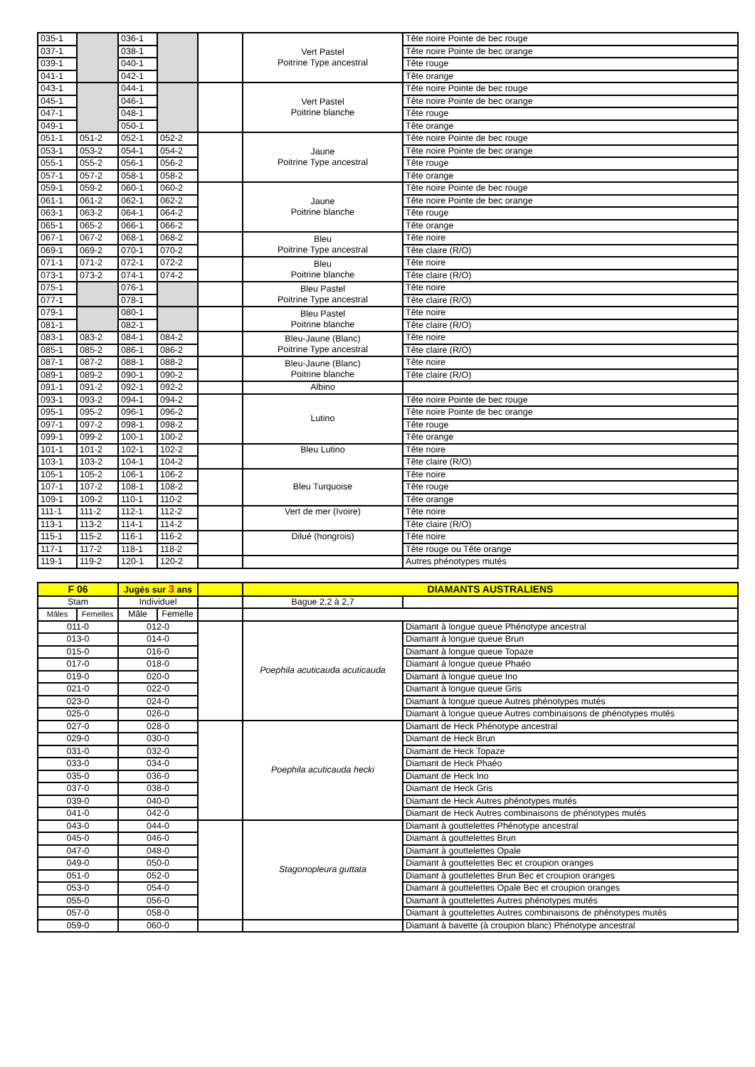| 035-1 | | 036-1 | | | Vert Pastel Poitrine Type ancestral | Tête noire Pointe de bec rouge |
| 037-1 | | 038-1 | | | | Tête noire Pointe de bec orange |
| 039-1 | | 040-1 | | | | Tête rouge |
| 041-1 | | 042-1 | | | | Tête orange |
| 043-1 | | 044-1 | | | Vert Pastel Poitrine blanche | Tête noire Pointe de bec rouge |
| 045-1 | | 046-1 | | | | Tête noire Pointe de bec orange |
| 047-1 | | 048-1 | | | | Tête rouge |
| 049-1 | | 050-1 | | | | Tête orange |
| 051-1 | 051-2 | 052-1 | 052-2 | | Jaune Poitrine Type ancestral | Tête noire Pointe de bec rouge |
| 053-1 | 053-2 | 054-1 | 054-2 | | | Tête noire Pointe de bec orange |
| 055-1 | 055-2 | 056-1 | 056-2 | | | Tête rouge |
| 057-1 | 057-2 | 058-1 | 058-2 | | | Tête orange |
| 059-1 | 059-2 | 060-1 | 060-2 | | Jaune Poitrine blanche | Tête noire Pointe de bec rouge |
| 061-1 | 061-2 | 062-1 | 062-2 | | | Tête noire Pointe de bec orange |
| 063-1 | 063-2 | 064-1 | 064-2 | | | Tête rouge |
| 065-1 | 065-2 | 066-1 | 066-2 | | | Tête orange |
| 067-1 | 067-2 | 068-1 | 068-2 | | Bleu Poitrine Type ancestral | Tête noire |
| 069-1 | 069-2 | 070-1 | 070-2 | | | Tête claire (R/O) |
| 071-1 | 071-2 | 072-1 | 072-2 | | Bleu Poitrine blanche | Tête noire |
| 073-1 | 073-2 | 074-1 | 074-2 | | | Tête claire (R/O) |
| 075-1 | | 076-1 | | | Bleu Pastel Poitrine Type ancestral | Tête noire |
| 077-1 | | 078-1 | | | | Tête claire (R/O) |
| 079-1 | | 080-1 | | | Bleu Pastel Poitrine blanche | Tête noire |
| 081-1 | | 082-1 | | | | Tête claire (R/O) |
| 083-1 | 083-2 | 084-1 | 084-2 | | Bleu-Jaune (Blanc) Poitrine Type ancestral | Tête noire |
| 085-1 | 085-2 | 086-1 | 086-2 | | | Tête claire (R/O) |
| 087-1 | 087-2 | 088-1 | 088-2 | | Bleu-Jaune (Blanc) Poitrine blanche | Tête noire |
| 089-1 | 089-2 | 090-1 | 090-2 | | | Tête claire (R/O) |
| 091-1 | 091-2 | 092-1 | 092-2 | | Albino | |
| 093-1 | 093-2 | 094-1 | 094-2 | | Lutino | Tête noire Pointe de bec rouge |
| 095-1 | 095-2 | 096-1 | 096-2 | | | Tête noire Pointe de bec orange |
| 097-1 | 097-2 | 098-1 | 098-2 | | | Tête rouge |
| 099-1 | 099-2 | 100-1 | 100-2 | | | Tête orange |
| 101-1 | 101-2 | 102-1 | 102-2 | | Bleu Lutino | Tête noire |
| 103-1 | 103-2 | 104-1 | 104-2 | | | Tête claire (R/O) |
| 105-1 | 105-2 | 106-1 | 106-2 | | Bleu Turquoise | Tête noire |
| 107-1 | 107-2 | 108-1 | 108-2 | | | Tête rouge |
| 109-1 | 109-2 | 110-1 | 110-2 | | | Tête orange |
| 111-1 | 111-2 | 112-1 | 112-2 | | Vert de mer (Ivoire) | Tête noire |
| 113-1 | 113-2 | 114-1 | 114-2 | | | Tête claire (R/O) |
| 115-1 | 115-2 | 116-1 | 116-2 | | Dilué (hongrois) | Tête noire |
| 117-1 | 117-2 | 118-1 | 118-2 | | | Tête rouge ou Tête orange |
| 119-1 | 119-2 | 120-1 | 120-2 | | | Autres phénotypes mutés |
| F 06 | | Jugés sur 3 ans | | | DIAMANTS AUSTRALIENS | |
| Stam | | Individuel | | | Bague 2,2 à 2,7 | |
| Mâles | Femelles | Mâle | Femelle | | | |
| 011-0 | | 012-0 | | | Poephila acuticauda acuticauda | Diamant à longue queue Phénotype ancestral |
| 013-0 | | 014-0 | | | | Diamant à longue queue Brun |
| 015-0 | | 016-0 | | | | Diamant à longue queue Topaze |
| 017-0 | | 018-0 | | | | Diamant à longue queue Phaéo |
| 019-0 | | 020-0 | | | | Diamant à longue queue Ino |
| 021-0 | | 022-0 | | | | Diamant à longue queue Gris |
| 023-0 | | 024-0 | | | | Diamant à longue queue Autres phénotypes mutés |
| 025-0 | | 026-0 | | | | Diamant à longue queue Autres combinaisons de phénotypes mutés |
| 027-0 | | 028-0 | | | Poephila acuticauda hecki | Diamant de Heck Phénotype ancestral |
| 029-0 | | 030-0 | | | | Diamant de Heck Brun |
| 031-0 | | 032-0 | | | | Diamant de Heck Topaze |
| 033-0 | | 034-0 | | | | Diamant de Heck Phaéo |
| 035-0 | | 036-0 | | | | Diamant de Heck Ino |
| 037-0 | | 038-0 | | | | Diamant de Heck Gris |
| 039-0 | | 040-0 | | | | Diamant de Heck Autres phénotypes mutés |
| 041-0 | | 042-0 | | | | Diamant de Heck Autres combinaisons de phénotypes mutés |
| 043-0 | | 044-0 | | | Stagonopleura guttata | Diamant à gouttelettes Phénotype ancestral |
| 045-0 | | 046-0 | | | | Diamant à gouttelettes Brun |
| 047-0 | | 048-0 | | | | Diamant à gouttelettes Opale |
| 049-0 | | 050-0 | | | | Diamant à gouttelettes Bec et croupion oranges |
| 051-0 | | 052-0 | | | | Diamant à gouttelettes Brun Bec et croupion oranges |
| 053-0 | | 054-0 | | | | Diamant à gouttelettes Opale Bec et croupion oranges |
| 055-0 | | 056-0 | | | | Diamant à gouttelettes Autres phénotypes mutés |
| 057-0 | | 058-0 | | | | Diamant à gouttelettes Autres combinaisons de phénotypes mutés |
| 059-0 | | 060-0 | | | | Diamant à bavette (à croupion blanc) Phénotype ancestral |